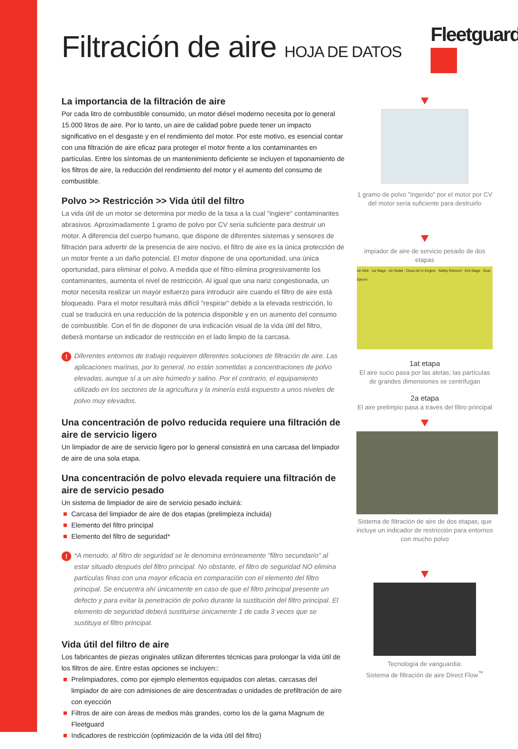Filtración de aire HOJA DE DATOS Fleetguard<sup>®</sup>
La importancia de la filtración de aire
Por cada litro de combustible consumido, un motor diésel moderno necesita por lo general 15.000 litros de aire. Por lo tanto, un aire de calidad pobre puede tener un impacto significativo en el desgaste y en el rendimiento del motor. Por este motivo, es esencial contar con una filtración de aire eficaz para proteger el motor frente a los contaminantes en partículas. Entre los síntomas de un mantenimiento deficiente se incluyen el taponamiento de los filtros de aire, la reducción del rendimiento del motor y el aumento del consumo de combustible.
Polvo >> Restricción >> Vida útil del filtro
La vida útil de un motor se determina por medio de la tasa a la cual "ingiere" contaminantes abrasivos. Aproximadamente 1 gramo de polvo por CV sería suficiente para destruir un motor. A diferencia del cuerpo humano, que dispone de diferentes sistemas y sensores de filtración para advertir de la presencia de aire nocivo, el filtro de aire es la única protección de un motor frente a un daño potencial. El motor dispone de una oportunidad, una única oportunidad, para eliminar el polvo. A medida que el filtro elimina progresivamente los contaminantes, aumenta el nivel de restricción. Al igual que una nariz congestionada, un motor necesita realizar un mayor esfuerzo para introducir aire cuando el filtro de aire está bloqueado. Para el motor resultará más difícil "respirar" debido a la elevada restricción, lo cual se traducirá en una reducción de la potencia disponible y en un aumento del consumo de combustible. Con el fin de disponer de una indicación visual de la vida útil del filtro, deberá montarse un indicador de restricción en el lado limpio de la carcasa.
! Diferentes entornos de trabajo requieren diferentes soluciones de filtración de aire. Las aplicaciones marinas, por lo general, no están sometidas a concentraciones de polvo elevadas, aunque sí a un aire húmedo y salino. Por el contrario, el equipamiento utilizado en los sectores de la agricultura y la minería está expuesto a unos niveles de polvo muy elevados.
Una concentración de polvo reducida requiere una filtración de aire de servicio ligero
Un limpiador de aire de servicio ligero por lo general consistirá en una carcasa del limpiador de aire de una sola etapa.
Una concentración de polvo elevada requiere una filtración de aire de servicio pesado
Un sistema de limpiador de aire de servicio pesado incluirá:
Carcasa del limpiador de aire de dos etapas (prelimpieza incluida)
Elemento del filtro principal
Elemento del filtro de seguridad*
! *A menudo, al filtro de seguridad se le denomina erróneamente "filtro secundario" al estar situado después del filtro principal. No obstante, el filtro de seguridad NO elimina partículas finas con una mayor eficacia en comparación con el elemento del filtro principal. Se encuentra ahí únicamente en caso de que el filtro principal presente un defecto y para evitar la penetración de polvo durante la sustitución del filtro principal. El elemento de seguridad deberá sustituirse únicamente 1 de cada 3 veces que se sustituya el filtro principal.
Vida útil del filtro de aire
Los fabricantes de piezas originales utilizan diferentes técnicas para prolongar la vida útil de los filtros de aire. Entre estas opciones se incluyen::
Prelimpiadores, como por ejemplo elementos equipados con aletas, carcasas del limpiador de aire con admisiones de aire descentradas o unidades de prefiltración de aire con eyección
Filtros de aire con áreas de medios más grandes, como los de la gama Magnum de Fleetguard
Indicadores de restricción (optimización de la vida útil del filtro)
1 gramo de polvo "ingerido" por el motor por CV del motor sería suficiente para destruirlo
impiador de aire de servicio pesado de dos etapas
Air Inlet · 1st Stage · Air Outlet · Clean Air to Engine · Safety Element · 2nd Stage · Dust Ejector
1at etapa
El aire sucio pasa por las aletas; las partículas de grandes dimensiones se centrifugan
2a etapa
El aire prelimpio pasa a través del filtro principal
Sistema de filtración de aire de dos etapas, que incluye un indicador de restricción para entornos con mucho polvo
Tecnología de vanguardia:
Sistema de filtración de aire Direct Flow<sup>™</sup>